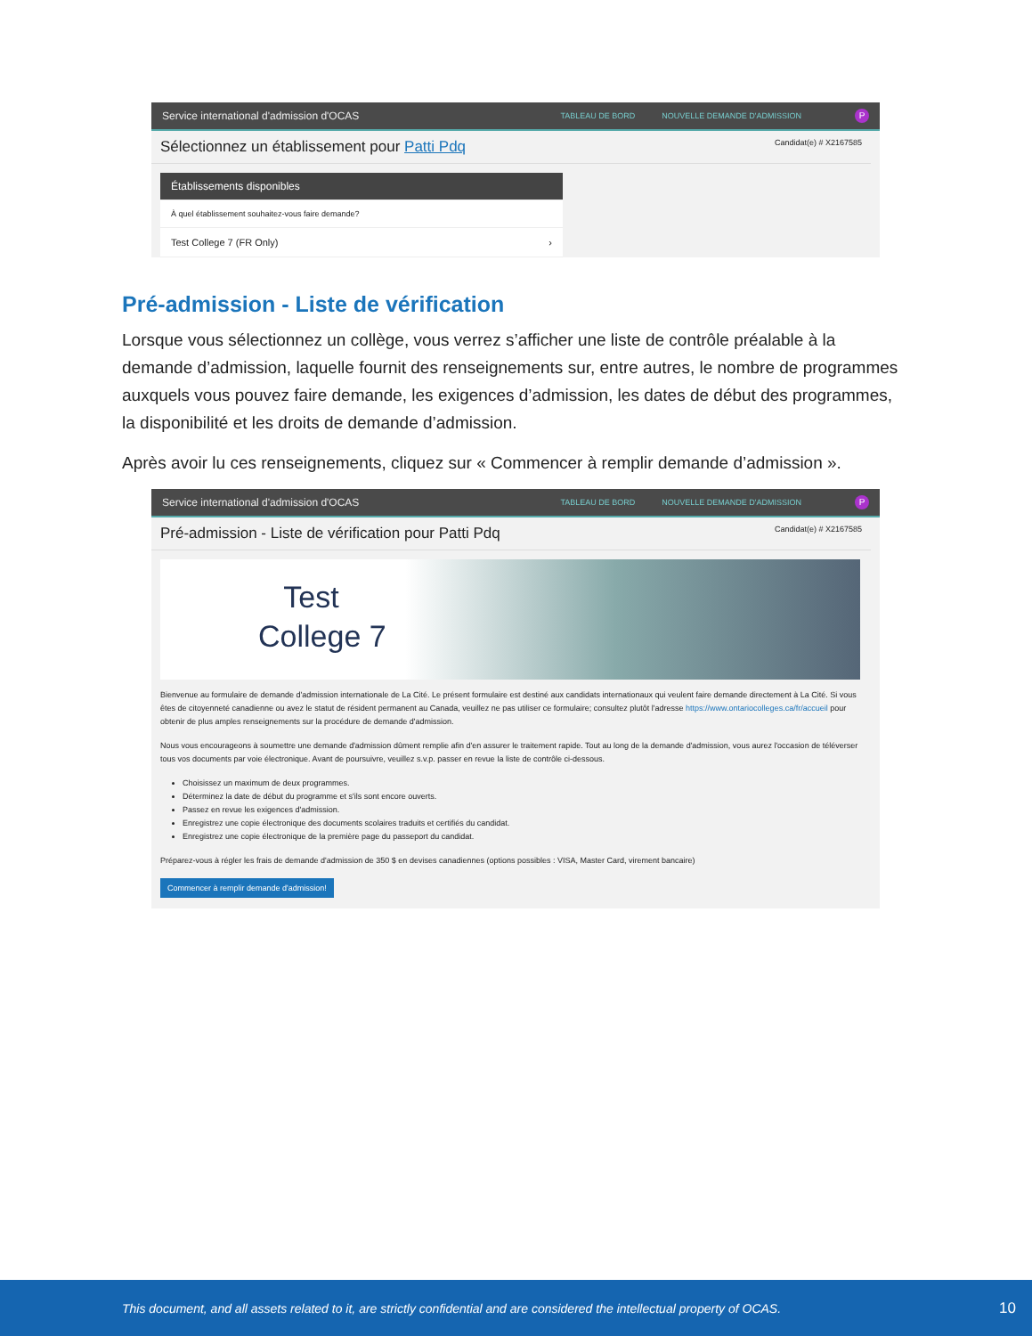Service international d'admission d'OCAS TABLEAU DE BORD NOUVELLE DEMANDE D'ADMISSION P
Sélectionnez un établissement pour Patti Pdq Candidat(e) # X2167585
Établissements disponibles
À quel établissement souhaitez-vous faire demande?
Test College 7 (FR Only) ›
Pré-admission - Liste de vérification
Lorsque vous sélectionnez un collège, vous verrez s’afficher une liste de contrôle préalable à la demande d’admission, laquelle fournit des renseignements sur, entre autres, le nombre de programmes auxquels vous pouvez faire demande, les exigences d’admission, les dates de début des programmes, la disponibilité et les droits de demande d’admission.
Après avoir lu ces renseignements, cliquez sur « Commencer à remplir demande d’admission ».
Service international d'admission d'OCAS TABLEAU DE BORD NOUVELLE DEMANDE D'ADMISSION P
Pré-admission - Liste de vérification pour Patti Pdq Candidat(e) # X2167585
Test
College 7
Bienvenue au formulaire de demande d'admission internationale de La Cité. Le présent formulaire est destiné aux candidats internationaux qui veulent faire demande directement à La Cité. Si vous êtes de citoyenneté canadienne ou avez le statut de résident permanent au Canada, veuillez ne pas utiliser ce formulaire; consultez plutôt l'adresse https://www.ontariocolleges.ca/fr/accueil pour obtenir de plus amples renseignements sur la procédure de demande d'admission.
Nous vous encourageons à soumettre une demande d'admission dûment remplie afin d'en assurer le traitement rapide. Tout au long de la demande d'admission, vous aurez l'occasion de téléverser tous vos documents par voie électronique. Avant de poursuivre, veuillez s.v.p. passer en revue la liste de contrôle ci-dessous.
Choisissez un maximum de deux programmes.
Déterminez la date de début du programme et s'ils sont encore ouverts.
Passez en revue les exigences d'admission.
Enregistrez une copie électronique des documents scolaires traduits et certifiés du candidat.
Enregistrez une copie électronique de la première page du passeport du candidat.
Préparez-vous à régler les frais de demande d'admission de 350 $ en devises canadiennes (options possibles : VISA, Master Card, virement bancaire)
Commencer à remplir demande d'admission!
This document, and all assets related to it, are strictly confidential and are considered the intellectual property of OCAS. 10